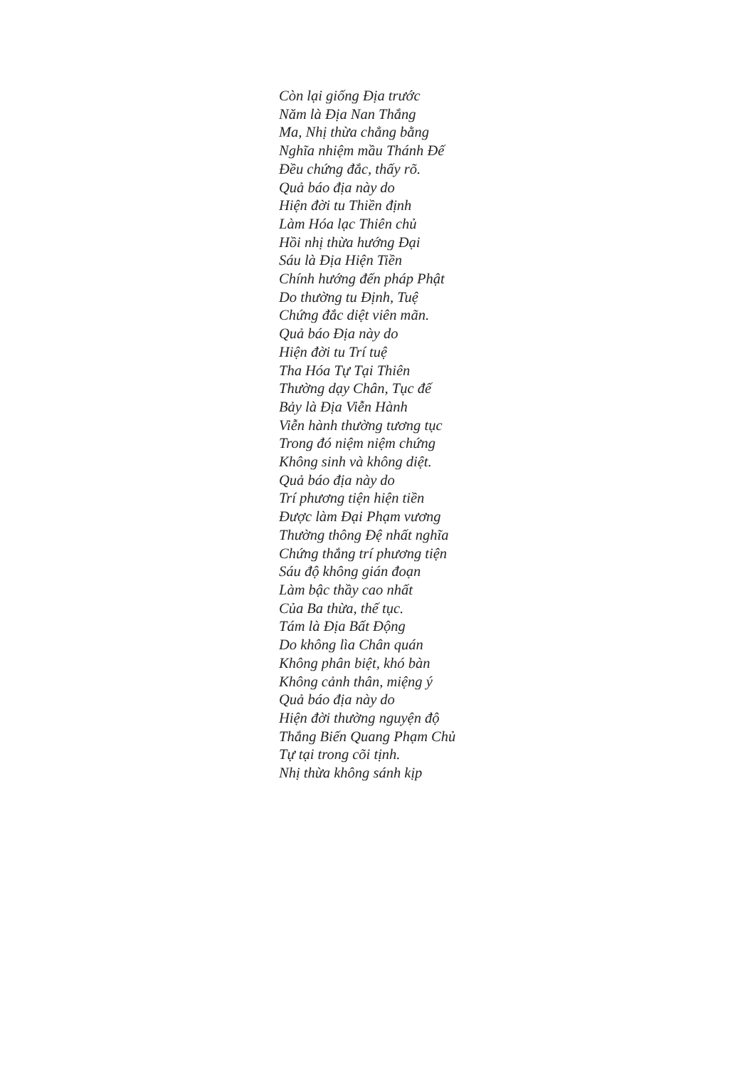Còn lại giống Địa trước
Năm là Địa Nan Thắng
Ma, Nhị thừa chẳng bằng
Nghĩa nhiệm mầu Thánh Đế
Đều chứng đắc, thấy rõ.
Quả báo địa này do
Hiện đời tu Thiền định
Làm Hóa lạc Thiên chủ
Hồi nhị thừa hướng Đại
Sáu là Địa Hiện Tiền
Chính hướng đến pháp Phật
Do thường tu Định, Tuệ
Chứng đắc diệt viên mãn.
Quả báo Địa này do
Hiện đời tu Trí tuệ
Tha Hóa Tự Tại Thiên
Thường dạy Chân, Tục đế
Bảy là Địa Viễn Hành
Viễn hành thường tương tục
Trong đó niệm niệm chứng
Không sinh và không diệt.
Quả báo địa này do
Trí phương tiện hiện tiền
Được làm Đại Phạm vương
Thường thông Đệ nhất nghĩa
Chứng thắng trí phương tiện
Sáu độ không gián đoạn
Làm bậc thầy cao nhất
Của Ba thừa, thế tục.
Tám là Địa Bất Động
Do không lìa Chân quán
Không phân biệt, khó bàn
Không cảnh thân, miệng ý
Quả báo địa này do
Hiện đời thường nguyện độ
Thắng Biến Quang Phạm Chủ
Tự tại trong cõi tịnh.
Nhị thừa không sánh kịp